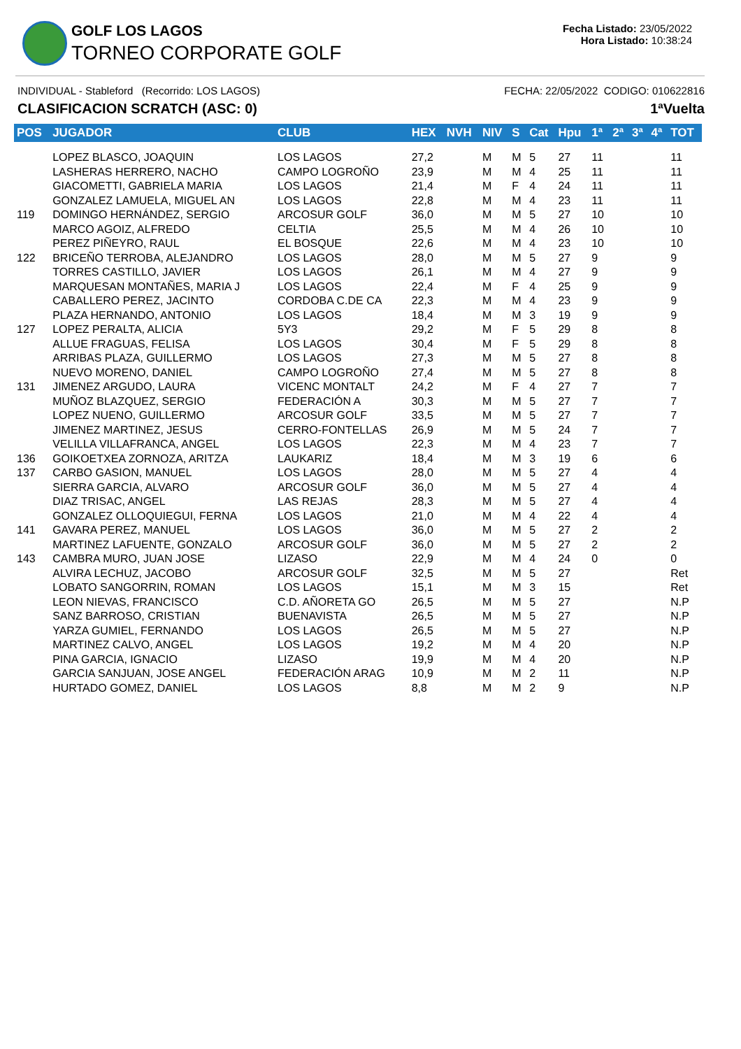GOLF LOS LAGOS
TORNEO CORPORATE GOLF
Fecha Listado: 23/05/2022
Hora Listado: 10:38:24
INDIVIDUAL - Stableford (Recorrido: LOS LAGOS) FECHA: 22/05/2022 CODIGO: 010622816
CLASIFICACION SCRATCH (ASC: 0) 1ªVuelta
| POS | JUGADOR | CLUB | HEX | NVH | NIV | S | Cat | Hpu | 1ª | 2ª | 3ª | 4ª | TOT |
| --- | --- | --- | --- | --- | --- | --- | --- | --- | --- | --- | --- | --- | --- |
| | LOPEZ BLASCO, JOAQUIN | LOS LAGOS | 27,2 | | M | M | 5 | 27 | 11 | | | | 11 |
| | LASHERAS HERRERO, NACHO | CAMPO LOGROÑO | 23,9 | | M | M | 4 | 25 | 11 | | | | 11 |
| | GIACOMETTI, GABRIELA MARIA | LOS LAGOS | 21,4 | | M | F | 4 | 24 | 11 | | | | 11 |
| | GONZALEZ LAMUELA, MIGUEL AN | LOS LAGOS | 22,8 | | M | M | 4 | 23 | 11 | | | | 11 |
| 119 | DOMINGO HERNÁNDEZ, SERGIO | ARCOSUR GOLF | 36,0 | | M | M | 5 | 27 | 10 | | | | 10 |
| | MARCO AGOIZ, ALFREDO | CELTIA | 25,5 | | M | M | 4 | 26 | 10 | | | | 10 |
| | PEREZ PIÑEYRO, RAUL | EL BOSQUE | 22,6 | | M | M | 4 | 23 | 10 | | | | 10 |
| 122 | BRICEÑO TERROBA, ALEJANDRO | LOS LAGOS | 28,0 | | M | M | 5 | 27 | 9 | | | | 9 |
| | TORRES CASTILLO, JAVIER | LOS LAGOS | 26,1 | | M | M | 4 | 27 | 9 | | | | 9 |
| | MARQUESAN MONTAÑES, MARIA J | LOS LAGOS | 22,4 | | M | F | 4 | 25 | 9 | | | | 9 |
| | CABALLERO PEREZ, JACINTO | CORDOBA C.DE CA | 22,3 | | M | M | 4 | 23 | 9 | | | | 9 |
| | PLAZA HERNANDO, ANTONIO | LOS LAGOS | 18,4 | | M | M | 3 | 19 | 9 | | | | 9 |
| 127 | LOPEZ PERALTA, ALICIA | 5Y3 | 29,2 | | M | F | 5 | 29 | 8 | | | | 8 |
| | ALLUE FRAGUAS, FELISA | LOS LAGOS | 30,4 | | M | F | 5 | 29 | 8 | | | | 8 |
| | ARRIBAS PLAZA, GUILLERMO | LOS LAGOS | 27,3 | | M | M | 5 | 27 | 8 | | | | 8 |
| | NUEVO MORENO, DANIEL | CAMPO LOGROÑO | 27,4 | | M | M | 5 | 27 | 8 | | | | 8 |
| 131 | JIMENEZ ARGUDO, LAURA | VICENC MONTALT | 24,2 | | M | F | 4 | 27 | 7 | | | | 7 |
| | MUÑOZ BLAZQUEZ, SERGIO | FEDERACIÓN A | 30,3 | | M | M | 5 | 27 | 7 | | | | 7 |
| | LOPEZ NUENO, GUILLERMO | ARCOSUR GOLF | 33,5 | | M | M | 5 | 27 | 7 | | | | 7 |
| | JIMENEZ MARTINEZ, JESUS | CERRO-FONTELLAS | 26,9 | | M | M | 5 | 24 | 7 | | | | 7 |
| | VELILLA VILLAFRANCA, ANGEL | LOS LAGOS | 22,3 | | M | M | 4 | 23 | 7 | | | | 7 |
| 136 | GOIKOETXEA ZORNOZA, ARITZA | LAUKARIZ | 18,4 | | M | M | 3 | 19 | 6 | | | | 6 |
| 137 | CARBO GASION, MANUEL | LOS LAGOS | 28,0 | | M | M | 5 | 27 | 4 | | | | 4 |
| | SIERRA GARCIA, ALVARO | ARCOSUR GOLF | 36,0 | | M | M | 5 | 27 | 4 | | | | 4 |
| | DIAZ TRISAC, ANGEL | LAS REJAS | 28,3 | | M | M | 5 | 27 | 4 | | | | 4 |
| | GONZALEZ OLLOQUIEGUI, FERNA | LOS LAGOS | 21,0 | | M | M | 4 | 22 | 4 | | | | 4 |
| 141 | GAVARA PEREZ, MANUEL | LOS LAGOS | 36,0 | | M | M | 5 | 27 | 2 | | | | 2 |
| | MARTINEZ LAFUENTE, GONZALO | ARCOSUR GOLF | 36,0 | | M | M | 5 | 27 | 2 | | | | 2 |
| 143 | CAMBRA MURO, JUAN JOSE | LIZASO | 22,9 | | M | M | 4 | 24 | 0 | | | | 0 |
| | ALVIRA LECHUZ, JACOBO | ARCOSUR GOLF | 32,5 | | M | M | 5 | 27 | | | | | Ret |
| | LOBATO SANGORRIN, ROMAN | LOS LAGOS | 15,1 | | M | M | 3 | 15 | | | | | Ret |
| | LEON NIEVAS, FRANCISCO | C.D. AÑORETA GO | 26,5 | | M | M | 5 | 27 | | | | | N.P |
| | SANZ BARROSO, CRISTIAN | BUENAVISTA | 26,5 | | M | M | 5 | 27 | | | | | N.P |
| | YARZA GUMIEL, FERNANDO | LOS LAGOS | 26,5 | | M | M | 5 | 27 | | | | | N.P |
| | MARTINEZ CALVO, ANGEL | LOS LAGOS | 19,2 | | M | M | 4 | 20 | | | | | N.P |
| | PINA GARCIA, IGNACIO | LIZASO | 19,9 | | M | M | 4 | 20 | | | | | N.P |
| | GARCIA SANJUAN, JOSE ANGEL | FEDERACIÓN ARAG | 10,9 | | M | M | 2 | 11 | | | | | N.P |
| | HURTADO GOMEZ, DANIEL | LOS LAGOS | 8,8 | | M | M | 2 | 9 | | | | | N.P |